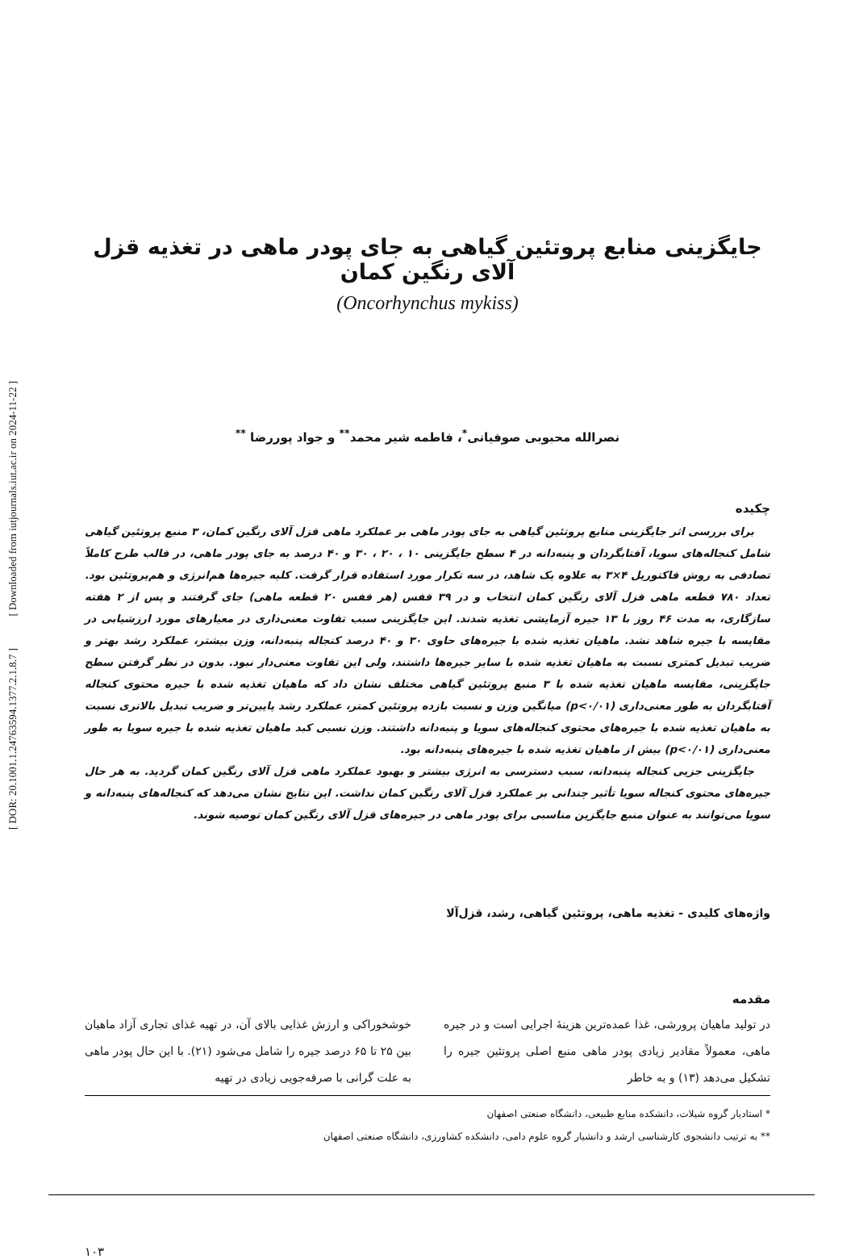[ Downloaded from iutjournals.iut.ac.ir on 2024-11-22 ]
[ DOR: 20.1001.1.24763594.1377.2.1.8.7 ]
جایگزینی منابع پروتئین گیاهی به جای پودر ماهی در تغذیه قزل آلای رنگین کمان
(Oncorhynchus mykiss)
نصرالله محبوبی صوفیانی<sup>*</sup>، فاطمه شیر محمد<sup>**</sup> و جواد پوررضا <sup>**</sup>
چکیده
برای بررسی اثر جایگزینی منابع پروتئین گیاهی به جای پودر ماهی بر عملکرد ماهی قزل آلای رنگین کمان، ۳ منبع پروتئین گیاهی شامل کنجاله‌های سویا، آفتابگردان و پنبه‌دانه در ۴ سطح جایگزینی ۱۰ ، ۲۰ ، ۳۰ و ۴۰ درصد به جای پودر ماهی، در قالب طرح کاملاً تصادفی به روش فاکتوریل ۴×۳ به علاوه یک شاهد، در سه تکرار مورد استفاده قرار گرفت. کلیه جیره‌ها هم‌انرژی و هم‌پروتئین بود. تعداد ۷۸۰ قطعه ماهی قزل آلای رنگین کمان انتخاب و در ۳۹ قفس (هر قفس ۲۰ قطعه ماهی) جای گرفتند و پس از ۲ هفته سازگاری، به مدت ۴۶ روز با ۱۳ جیره آزمایشی تغذیه شدند. این جایگزینی سبب تفاوت معنی‌داری در معیارهای مورد ارزشیابی در مقایسه با جیره شاهد نشد. ماهیان تغذیه شده با جیره‌های حاوی ۳۰ و ۴۰ درصد کنجاله پنبه‌دانه، وزن بیشتر، عملکرد رشد بهتر و ضریب تبدیل کمتری نسبت به ماهیان تغذیه شده با سایر جیره‌ها داشتند، ولی این تفاوت معنی‌دار نبود. بدون در نظر گرفتن سطح جایگزینی، مقایسه ماهیان تغذیه شده با ۳ منبع پروتئین گیاهی مختلف نشان داد که ماهیان تغذیه شده با جیره محتوی کنجاله آفتابگردان به طور معنی‌داری (p<۰/۰۱) میانگین وزن و نسبت بازده پروتئین کمتر، عملکرد رشد پایین‌تر و ضریب تبدیل بالاتری نسبت به ماهیان تغذیه شده با جیره‌های محتوی کنجاله‌های سویا و پنبه‌دانه داشتند. وزن نسبی کبد ماهیان تغذیه شده با جیره سویا به طور معنی‌داری (p<۰/۰۱) بیش از ماهیان تغذیه شده با جیره‌های پنبه‌دانه بود.
جایگزینی جزیی کنجاله پنبه‌دانه، سبب دسترسی به انرژی بیشتر و بهبود عملکرد ماهی قزل آلای رنگین کمان گردید. به هر حال جیره‌های محتوی کنجاله سویا تأثیر چندانی بر عملکرد قزل آلای رنگین کمان نداشت. این نتایج نشان می‌دهد که کنجاله‌های پنبه‌دانه و سویا می‌توانند به عنوان منبع جایگزین مناسبی برای پودر ماهی در جیره‌های قزل آلای رنگین کمان توصیه شوند.
واژه‌های کلیدی - تغذیه ماهی، پروتئین گیاهی، رشد، قزل‌آلا
مقدمه
در تولید ماهیان پرورشی، غذا عمده‌ترین هزینهٔ اجرایی است و در جیره ماهی، معمولاً مقادیر زیادی پودر ماهی منبع اصلی پروتئین جیره را تشکیل می‌دهد (۱۳) و به خاطر
خوشخوراکی و ارزش غذایی بالای آن، در تهیه غذای تجاری آزاد ماهیان بین ۲۵ تا ۶۵ درصد جیره را شامل می‌شود (۲۱). با این حال پودر ماهی به علت گرانی با صرفه‌جویی زیادی در تهیه
* استادیار گروه شیلات، دانشکده منابع طبیعی، دانشگاه صنعتی اصفهان
** به ترتیب دانشجوی کارشناسی ارشد و دانشیار گروه علوم دامی، دانشکده کشاورزی، دانشگاه صنعتی اصفهان
۱۰۳